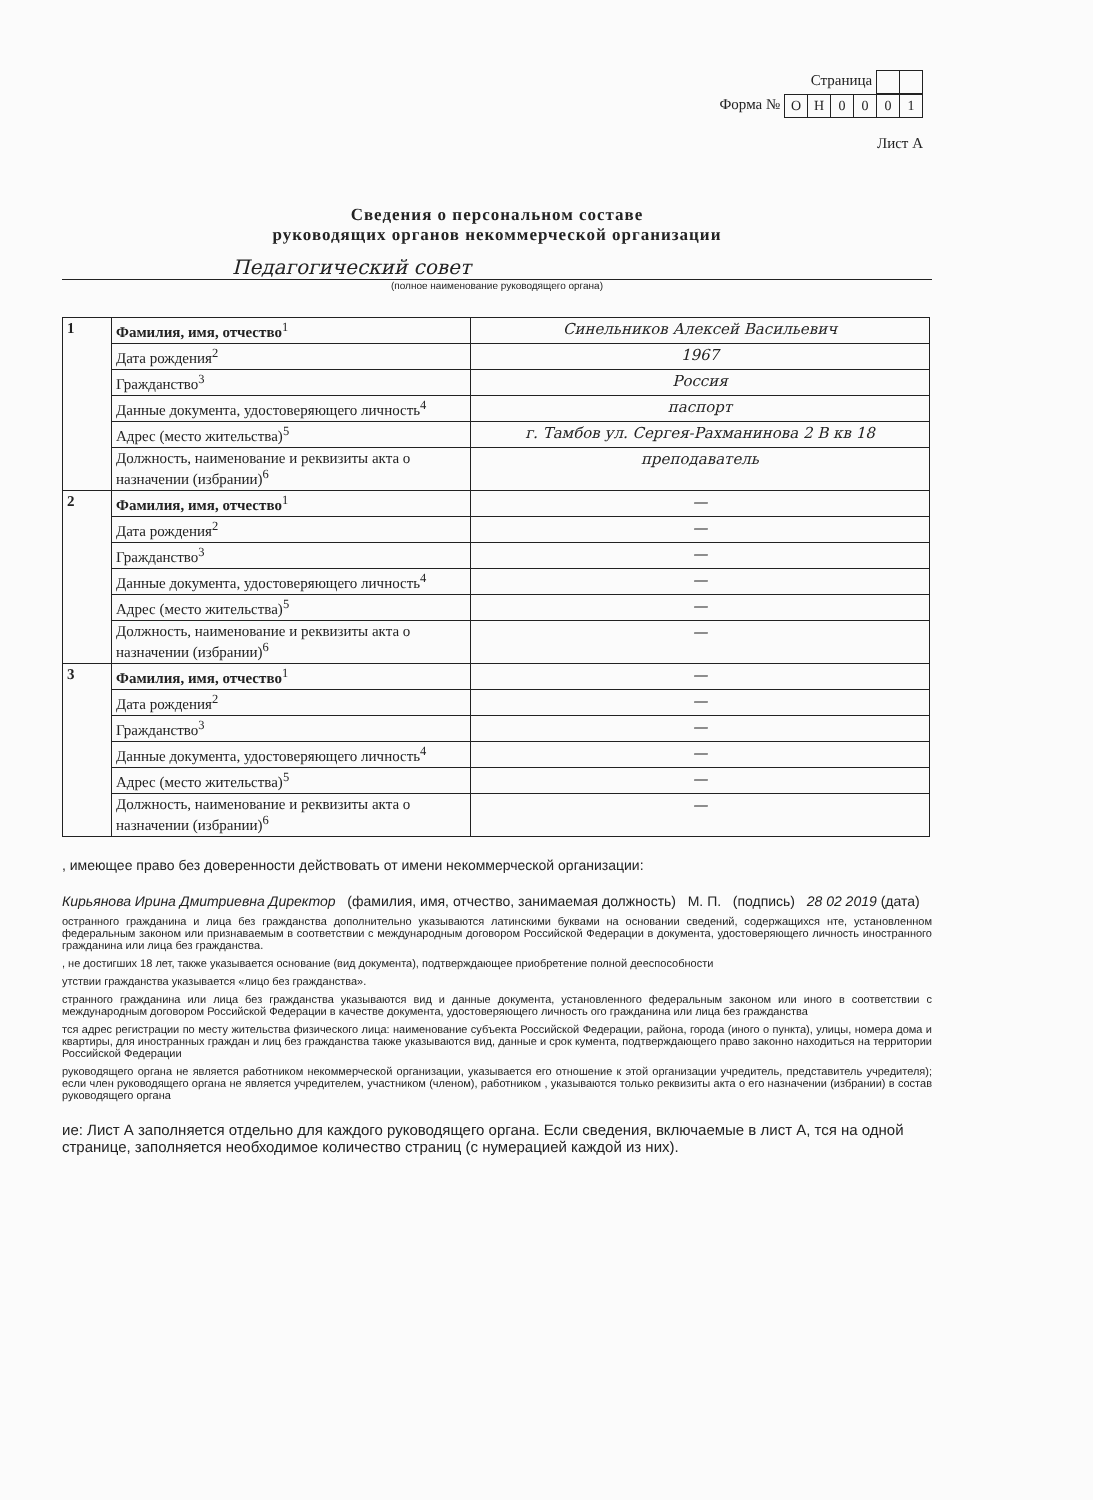Страница
Форма №
| О | Н | 0 | 0 | 0 | 1 |
Лист А
Сведения о персональном составе
руководящих органов некоммерческой организации
Педагогический совет
(полное наименование руководящего органа)
| 1 | Фамилия, имя, отчество<sup>1</sup> | Синельников Алексей Васильевич |
| | Дата рождения<sup>2</sup> | 1967 |
| | Гражданство<sup>3</sup> | Россия |
| | Данные документа, удостоверяющего личность<sup>4</sup> | паспорт |
| | Адрес (место жительства)<sup>5</sup> | г. Тамбов ул. Сергея-Рахманинова 2 В кв 18 |
| | Должность, наименование и реквизиты акта о назначении (избрании)<sup>6</sup> | преподаватель |
| 2 | Фамилия, имя, отчество<sup>1</sup> | — |
| | Дата рождения<sup>2</sup> | — |
| | Гражданство<sup>3</sup> | — |
| | Данные документа, удостоверяющего личность<sup>4</sup> | — |
| | Адрес (место жительства)<sup>5</sup> | — |
| | Должность, наименование и реквизиты акта о назначении (избрании)<sup>6</sup> | — |
| 3 | Фамилия, имя, отчество<sup>1</sup> | — |
| | Дата рождения<sup>2</sup> | — |
| | Гражданство<sup>3</sup> | — |
| | Данные документа, удостоверяющего личность<sup>4</sup> | — |
| | Адрес (место жительства)<sup>5</sup> | — |
| | Должность, наименование и реквизиты акта о назначении (избрании)<sup>6</sup> | — |
, имеющее право без доверенности действовать от имени некоммерческой организации:
Кирьянова Ирина Дмитриевна Директор (фамилия, имя, отчество, занимаемая должность) М. П. (подпись) 28 02 2019 (дата)
остранного гражданина и лица без гражданства дополнительно указываются латинскими буквами на основании сведений, содержащихся нте, установленном федеральным законом или признаваемым в соответствии с международным договором Российской Федерации в документа, удостоверяющего личность иностранного гражданина или лица без гражданства.
, не достигших 18 лет, также указывается основание (вид документа), подтверждающее приобретение полной дееспособности
утствии гражданства указывается «лицо без гражданства».
странного гражданина или лица без гражданства указываются вид и данные документа, установленного федеральным законом или иного в соответствии с международным договором Российской Федерации в качестве документа, удостоверяющего личность ого гражданина или лица без гражданства
тся адрес регистрации по месту жительства физического лица: наименование субъекта Российской Федерации, района, города (иного о пункта), улицы, номера дома и квартиры, для иностранных граждан и лиц без гражданства также указываются вид, данные и срок кумента, подтверждающего право законно находиться на территории Российской Федерации
руководящего органа не является работником некоммерческой организации, указывается его отношение к этой организации учредитель, представитель учредителя); если член руководящего органа не является учредителем, участником (членом), работником , указываются только реквизиты акта о его назначении (избрании) в состав руководящего органа
ие: Лист А заполняется отдельно для каждого руководящего органа. Если сведения, включаемые в лист А, тся на одной странице, заполняется необходимое количество страниц (с нумерацией каждой из них).